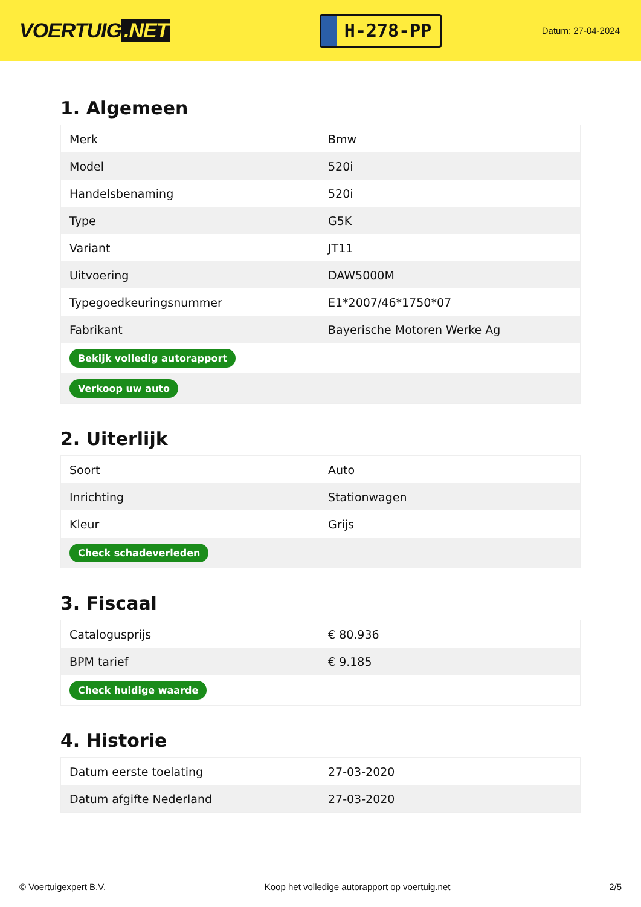VOERTUIG.NET
H-278-PP
Datum: 27-04-2024
1. Algemeen
| Merk | Bmw |
| Model | 520i |
| Handelsbenaming | 520i |
| Type | G5K |
| Variant | JT11 |
| Uitvoering | DAW5000M |
| Typegoedkeuringsnummer | E1*2007/46*1750*07 |
| Fabrikant | Bayerische Motoren Werke Ag |
| Bekijk volledig autorapport | |
| Verkoop uw auto | |
2. Uiterlijk
| Soort | Auto |
| Inrichting | Stationwagen |
| Kleur | Grijs |
| Check schadeverleden | |
3. Fiscaal
| Catalogusprijs | € 80.936 |
| BPM tarief | € 9.185 |
| Check huidige waarde | |
4. Historie
| Datum eerste toelating | 27-03-2020 |
| Datum afgifte Nederland | 27-03-2020 |
© Voertuigexpert B.V. Koop het volledige autorapport op voertuig.net 2/5